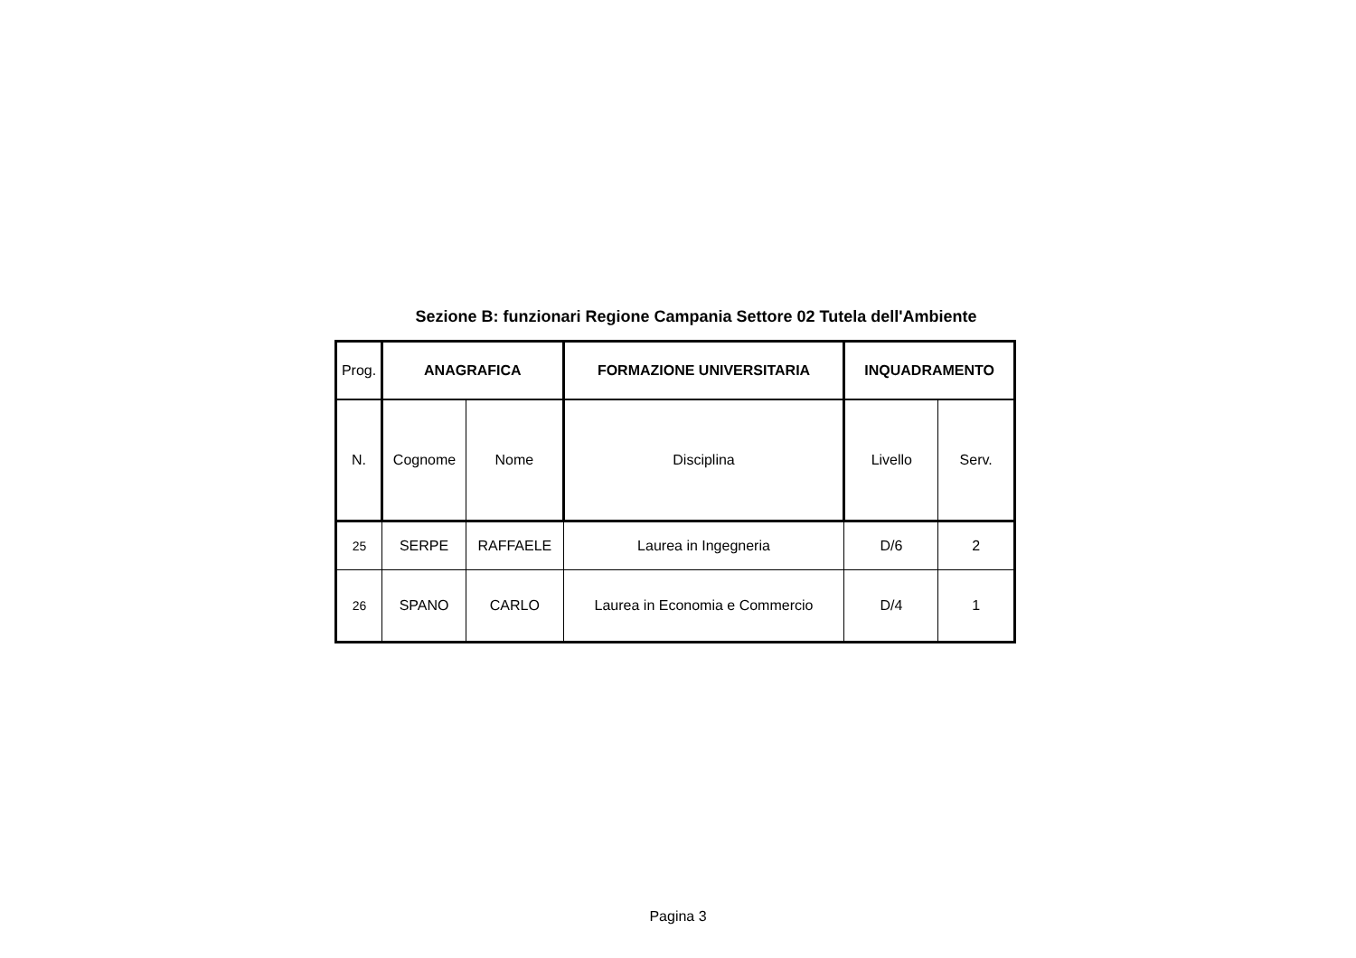Sezione B: funzionari Regione Campania Settore 02 Tutela dell'Ambiente
| Prog. | ANAGRAFICA | | FORMAZIONE UNIVERSITARIA | INQUADRAMENTO | |
| --- | --- | --- | --- | --- | --- |
| N. | Cognome | Nome | Disciplina | Livello | Serv. |
| 25 | SERPE | RAFFAELE | Laurea in Ingegneria | D/6 | 2 |
| 26 | SPANO | CARLO | Laurea in Economia e Commercio | D/4 | 1 |
Pagina 3